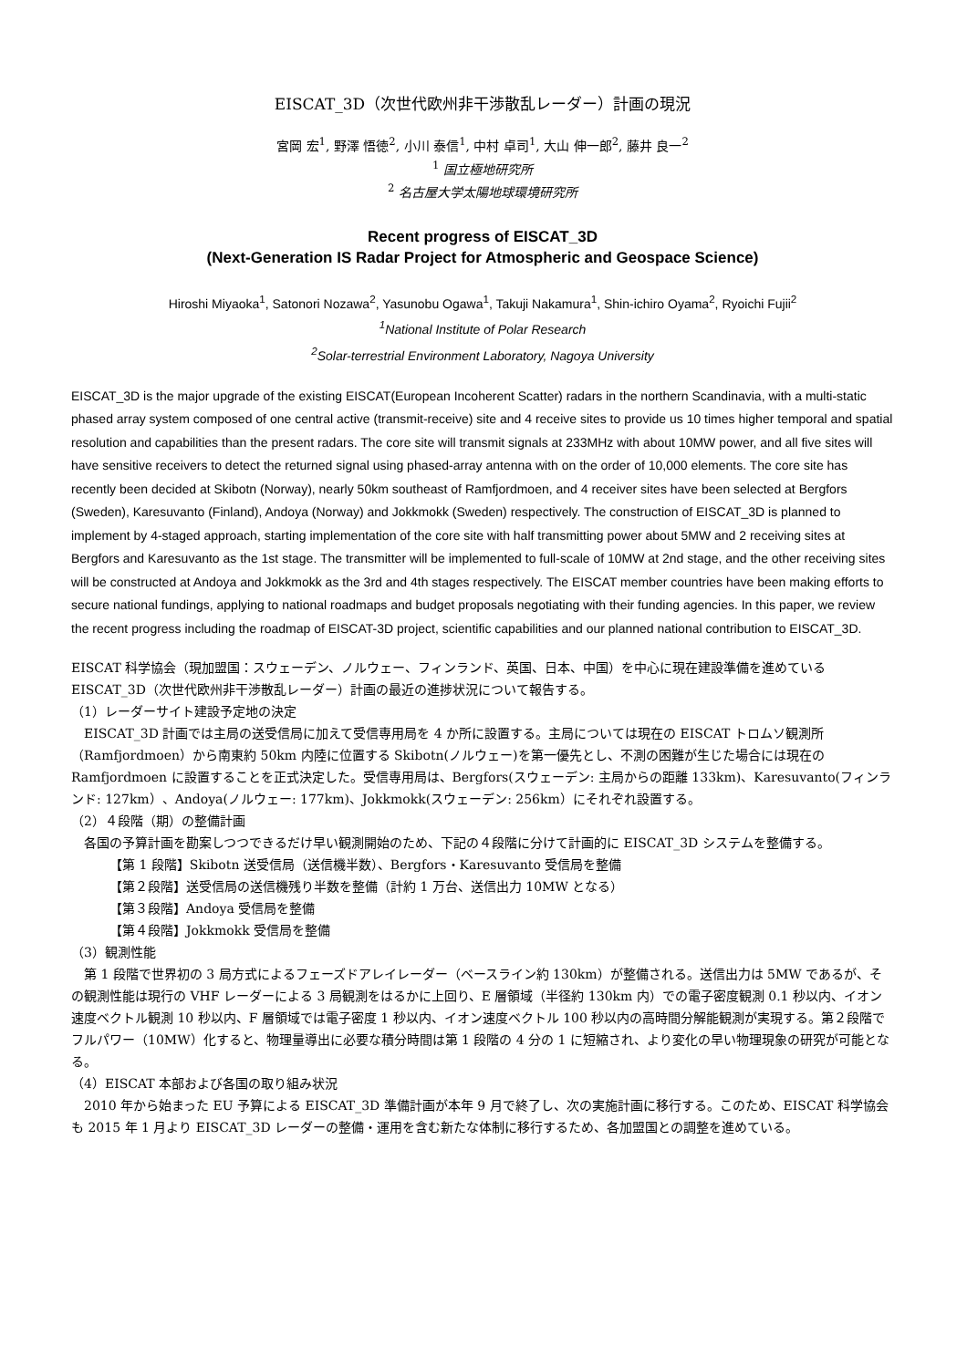EISCAT_3D（次世代欧州非干渉散乱レーダー）計画の現況
宮岡 宏<sup>1</sup>, 野澤 悟徳<sup>2</sup>, 小川 泰信<sup>1</sup>, 中村 卓司<sup>1</sup>, 大山 伸一郎<sup>2</sup>, 藤井 良一<sup>2</sup>
<sup>1</sup> 国立極地研究所
<sup>2</sup> 名古屋大学太陽地球環境研究所
Recent progress of EISCAT_3D
(Next-Generation IS Radar Project for Atmospheric and Geospace Science)
Hiroshi Miyaoka<sup>1</sup>, Satonori Nozawa<sup>2</sup>, Yasunobu Ogawa<sup>1</sup>, Takuji Nakamura<sup>1</sup>, Shin-ichiro Oyama<sup>2</sup>, Ryoichi Fujii<sup>2</sup>
<sup>1</sup> National Institute of Polar Research
<sup>2</sup> Solar-terrestrial Environment Laboratory, Nagoya University
EISCAT_3D is the major upgrade of the existing EISCAT(European Incoherent Scatter) radars in the northern Scandinavia, with a multi-static phased array system composed of one central active (transmit-receive) site and 4 receive sites to provide us 10 times higher temporal and spatial resolution and capabilities than the present radars. The core site will transmit signals at 233MHz with about 10MW power, and all five sites will have sensitive receivers to detect the returned signal using phased-array antenna with on the order of 10,000 elements. The core site has recently been decided at Skibotn (Norway), nearly 50km southeast of Ramfjordmoen, and 4 receiver sites have been selected at Bergfors (Sweden), Karesuvanto (Finland), Andoya (Norway) and Jokkmokk (Sweden) respectively. The construction of EISCAT_3D is planned to implement by 4-staged approach, starting implementation of the core site with half transmitting power about 5MW and 2 receiving sites at Bergfors and Karesuvanto as the 1st stage. The transmitter will be implemented to full-scale of 10MW at 2nd stage, and the other receiving sites will be constructed at Andoya and Jokkmokk as the 3rd and 4th stages respectively. The EISCAT member countries have been making efforts to secure national fundings, applying to national roadmaps and budget proposals negotiating with their funding agencies. In this paper, we review the recent progress including the roadmap of EISCAT-3D project, scientific capabilities and our planned national contribution to EISCAT_3D.
EISCAT 科学協会（現加盟国：スウェーデン、ノルウェー、フィンランド、英国、日本、中国）を中心に現在建設準備を進めている EISCAT_3D（次世代欧州非干渉散乱レーダー）計画の最近の進捗状況について報告する。
（1）レーダーサイト建設予定地の決定
　EISCAT_3D 計画では主局の送受信局に加えて受信専用局を 4 か所に設置する。主局については現在の EISCAT トロムソ観測所（Ramfjordmoen）から南東約 50km 内陸に位置する Skibotn(ノルウェー)を第一優先とし、不測の困難が生じた場合には現在の Ramfjordmoen に設置することを正式決定した。受信専用局は、Bergfors(スウェーデン: 主局からの距離 133km)、Karesuvanto(フィンランド: 127km）、Andoya(ノルウェー: 177km)、Jokkmokk(スウェーデン: 256km）にそれぞれ設置する。
（2）４段階（期）の整備計画
　各国の予算計画を勘案しつつできるだけ早い観測開始のため、下記の４段階に分けて計画的に EISCAT_3D システムを整備する。
【第 1 段階】Skibotn 送受信局（送信機半数）、Bergfors・Karesuvanto 受信局を整備
【第２段階】送受信局の送信機残り半数を整備（計約 1 万台、送信出力 10MW となる）
【第３段階】Andoya 受信局を整備
【第４段階】Jokkmokk 受信局を整備
（3）観測性能
　第 1 段階で世界初の 3 局方式によるフェーズドアレイレーダー（ベースライン約 130km）が整備される。送信出力は 5MW であるが、その観測性能は現行の VHF レーダーによる 3 局観測をはるかに上回り、E 層領域（半径約 130km 内）での電子密度観測 0.1 秒以内、イオン速度ベクトル観測 10 秒以内、F 層領域では電子密度 1 秒以内、イオン速度ベクトル 100 秒以内の高時間分解能観測が実現する。第２段階でフルパワー（10MW）化すると、物理量導出に必要な積分時間は第 1 段階の 4 分の 1 に短縮され、より変化の早い物理現象の研究が可能となる。
（4）EISCAT 本部および各国の取り組み状況
　2010 年から始まった EU 予算による EISCAT_3D 準備計画が本年 9 月で終了し、次の実施計画に移行する。このため、EISCAT 科学協会も 2015 年 1 月より EISCAT_3D レーダーの整備・運用を含む新たな体制に移行するため、各加盟国との調整を進めている。